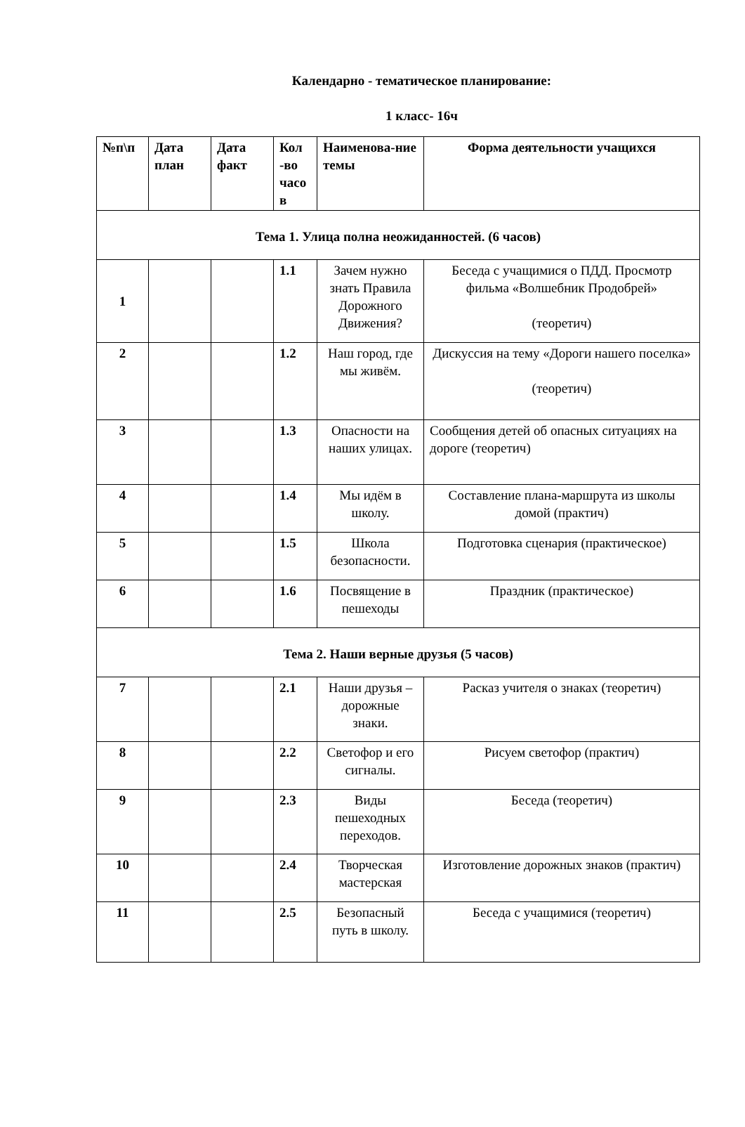Календарно - тематическое планирование:
1 класс- 16ч
| №п\п | Дата план | Дата факт | Кол -во часо в | Наименова-ние темы | Форма деятельности учащихся |
| --- | --- | --- | --- | --- | --- |
| Тема 1. Улица полна неожиданностей. (6 часов) | | | | | |
| 1 | | | 1.1 | Зачем нужно знать Правила Дорожного Движения? | Беседа с учащимися о ПДД. Просмотр фильма «Волшебник Продобрей» (теоретич) |
| 2 | | | 1.2 | Наш город, где мы живём. | Дискуссия на тему «Дороги нашего поселка» (теоретич) |
| 3 | | | 1.3 | Опасности на наших улицах. | Сообщения детей об опасных ситуациях на дороге (теоретич) |
| 4 | | | 1.4 | Мы идём в школу. | Составление плана-маршрута из школы домой (практич) |
| 5 | | | 1.5 | Школа безопасности. | Подготовка сценария (практическое) |
| 6 | | | 1.6 | Посвящение в пешеходы | Праздник (практическое) |
| Тема 2. Наши верные друзья (5 часов) | | | | | |
| 7 | | | 2.1 | Наши друзья – дорожные знаки. | Расказ учителя о знаках (теоретич) |
| 8 | | | 2.2 | Светофор и его сигналы. | Рисуем светофор (практич) |
| 9 | | | 2.3 | Виды пешеходных переходов. | Беседа (теоретич) |
| 10 | | | 2.4 | Творческая мастерская | Изготовление дорожных знаков (практич) |
| 11 | | | 2.5 | Безопасный путь в школу. | Беседа с учащимися (теоретич) |